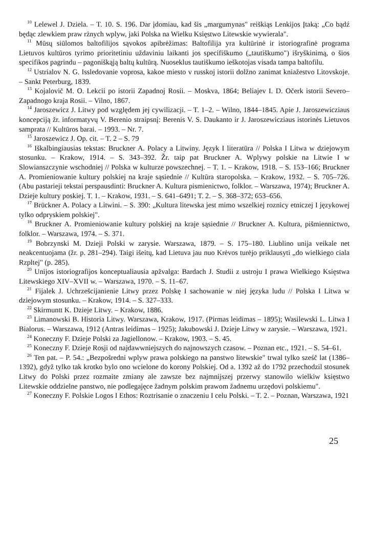<sup>10</sup> Lelewel J. Dziela. – T. 10. S. 196. Dar įdomiau, kad šis „margumynas" reiškiąs Lenkijos Įtaką: „Co bądź będąc zlewkiem praw rżnych wplyw, jaki Polska na Wielku Księstwo Litewskie wywierala".
<sup>11</sup> Mūsų siūlomos baltofilijos sąvokos apibrėžimas: Baltofilija yra kultūrinė ir istoriografinė programa Lietuvos kultūros tyrimo prioritetiniu uždaviniu laikanti jos specifiškumo („tautiškumo") išryškinimą, o šios specifikos pagrindu – pagoniškąją baltų kultūrą. Nuoseklus tautiškumo ieškotojas visada tampa baltofilu.
<sup>12</sup> Ustrialov N. G. Issledovanie voprosa, kakoe miesto v russkoj istorii dolžno zanimat kniažestvo Litovskoje. – Sankt Peterburg, 1839.
<sup>13</sup> Kojalovič M. O. Lekcii po istorii Zapadnoj Rosii. – Moskva, 1864; Beliajev I. D. Očerk istorii Severo–Zapadnogo kraja Rosii. – Vilno, 1867.
<sup>14</sup> Jaroszewicz J. Litwy pod względem jej cywilizacji. – T. 1–2. – Wilno, 1844–1845. Apie J. Jaroszewicziaus koncepciją žr. informatyvų V. Berenio straipsnį: Berenis V. S. Daukanto ir J. Jaroszewicziaus istorinės Lietuvos samprata // Kultūros barai. – 1993. – Nr. 7.
<sup>15</sup> Jaroszewicz J. Op. cit. – T. 2 – S. 79
<sup>16</sup> Iškalbingiausias tekstas: Bruckner A. Polacy a Litwiny. Język I literatūra // Polska I Litwa w dziejowym stosunku. – Krakow, 1914. – S. 343–392. Žr. taip pat Bruckner A. Wplywy polskie na Litwie I w Slowianszczynie wschodniej // Polska w kulturze powszechnej. – T. 1. – Krakow, 1918. – S. 153–166; Bruckner A. Promieniowanie kultury polskiej na kraje sąsiednie // Kultūra staropolska. – Krakow, 1932. – S. 705–726. (Abu pastarieji tekstai perspausdinti: Bruckner A. Kultura pismienictwo, folklor. – Warszawa, 1974); Bruckner A. Dzieje kultury poskiej. T. 1. – Krakow, 1931. – S. 641–6491; T. 2. – S. 368–372; 653–656.
<sup>17</sup> Brückner A. Polacy a Litwini. – S. 390: „Kultura litewska jest mimo wszelkiej roznicy etniczej I językowej tylko odpryskiem polskiej".
<sup>18</sup> Bruckner A. Promieniowanie kultury polskiej na kraje sąsiednie // Bruckner A. Kultura, pišmiennictwo, folklor. – Warszawa, 1974. – S. 371.
<sup>19</sup> Bobrzynski M. Dzieji Polski w zarysie. Warszawa, 1879. – S. 175–180. Liublino unija veikale net neakcentuojama (žr. p. 281–294). Taigi išeitų, kad Lietuva jau nuo Krėvos turėjo priklausyti „do wielkiego ciala Rzpltej" (p. 285).
<sup>20</sup> Unijos istoriografijos konceptualiausia apžvalga: Bardach J. Studii z ustroju I prawa Wielkiego Księstwa Litewskiego XIV–XVII w. – Warszawa, 1970. – S. 11–67.
<sup>21</sup> Fijalek J. Uchrzešcijanienie Litwy przez Polskę I sachowanie w niej języka ludu // Polska I Litwa w dziejowym stosunku. – Krakow, 1914. – S. 327–333.
<sup>22</sup> Skirmuntt K. Dzieje Litwy. – Krakow, 1886.
<sup>23</sup> Limanowski B. Historia Litwy. Warszawa, Krakow, 1917. (Pirmas leidimas – 1895); Wasilewski L. Litwa I Bialorus. – Warszawa, 1912 (Antras leidimas – 1925); Jakubowski J. Dzieje Litwy w zarysie. – Warszawa, 1921.
<sup>24</sup> Koneczny F. Dzieje Polski za Jagiellonow. – Krakow, 1903. – S. 45.
<sup>25</sup> Koneczny F. Dzieje Rosji od najdawwniejszych do najnowszych czasow. – Poznan etc., 1921. – S. 54–61.
<sup>26</sup> Ten pat. – P. 54.: „Bezpošredni wplyw prawa polskiego na panstwo litewskie" trwal tylko sześč lat (1386–1392), gdyž tylko tak krotko bylo ono wcielone do korony Polskiej. Od a. 1392 až do 1792 przechodzil stosunek Litwy do Polski przez rozmaite zmiany ale zawsze bez najmnijszej przerwy stanowilo wielkiw księstwo Litewskie oddzielne panstwo, nie podlegajęce žadnym polskim prawom žadnemu urzędovi polskiemu".
<sup>27</sup> Koneczny F. Polskie Logos I Ethos: Roztrisanie o znaczeniu I celu Polski. – T. 2. – Poznan, Warszawa, 1921
25